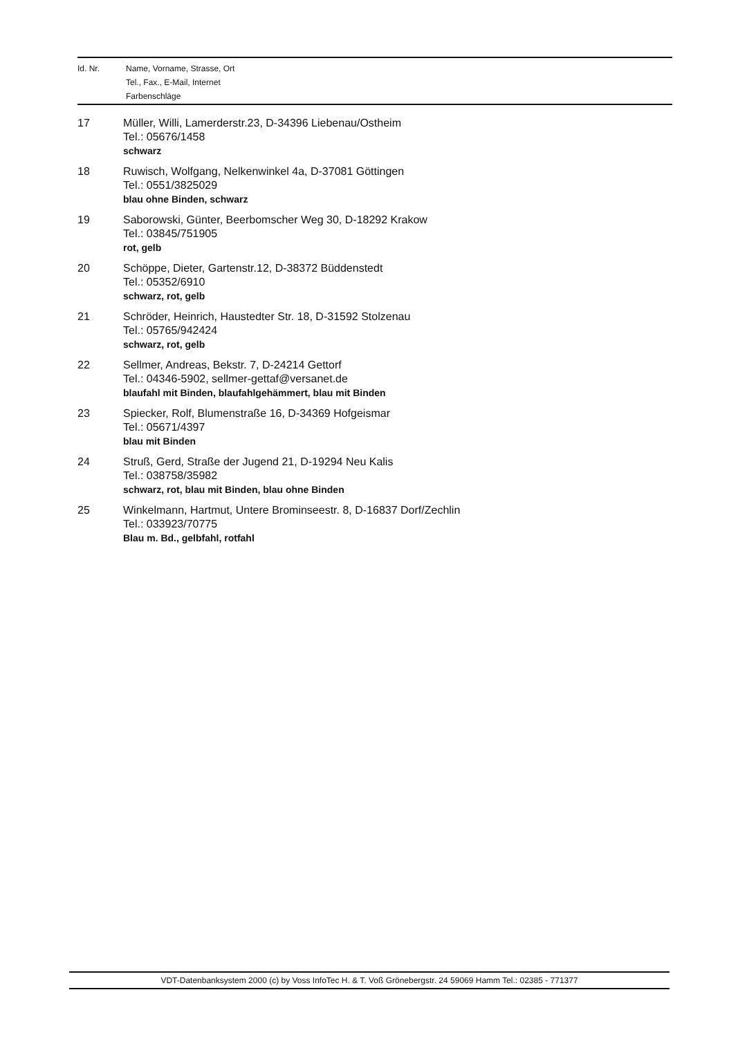| Id. Nr. | Name, Vorname, Strasse, Ort Tel., Fax., E-Mail, Internet Farbenschläge |
| 17 | Müller, Willi, Lamerderstr.23, D-34396 Liebenau/Ostheim Tel.: 05676/1458 schwarz |
| 18 | Ruwisch, Wolfgang, Nelkenwinkel 4a, D-37081 Göttingen Tel.: 0551/3825029 blau ohne Binden, schwarz |
| 19 | Saborowski, Günter, Beerbomscher Weg 30, D-18292 Krakow Tel.: 03845/751905 rot, gelb |
| 20 | Schöppe, Dieter, Gartenstr.12, D-38372 Büddenstedt Tel.: 05352/6910 schwarz, rot, gelb |
| 21 | Schröder, Heinrich, Haustedter Str. 18, D-31592 Stolzenau Tel.: 05765/942424 schwarz, rot, gelb |
| 22 | Sellmer, Andreas, Bekstr. 7, D-24214 Gettorf Tel.: 04346-5902, sellmer-gettaf@versanet.de blaufahl mit Binden, blaufahlgehämmert, blau mit Binden |
| 23 | Spiecker, Rolf, Blumenstraße 16, D-34369 Hofgeismar Tel.: 05671/4397 blau mit Binden |
| 24 | Struß, Gerd, Straße der Jugend 21, D-19294 Neu Kalis Tel.: 038758/35982 schwarz, rot, blau mit Binden, blau ohne Binden |
| 25 | Winkelmann, Hartmut, Untere Brominseestr. 8, D-16837 Dorf/Zechlin Tel.: 033923/70775 Blau m. Bd., gelbfahl, rotfahl |
VDT-Datenbanksystem 2000 (c) by Voss InfoTec H. & T. Voß Grönebergstr. 24 59069 Hamm Tel.: 02385 - 771377